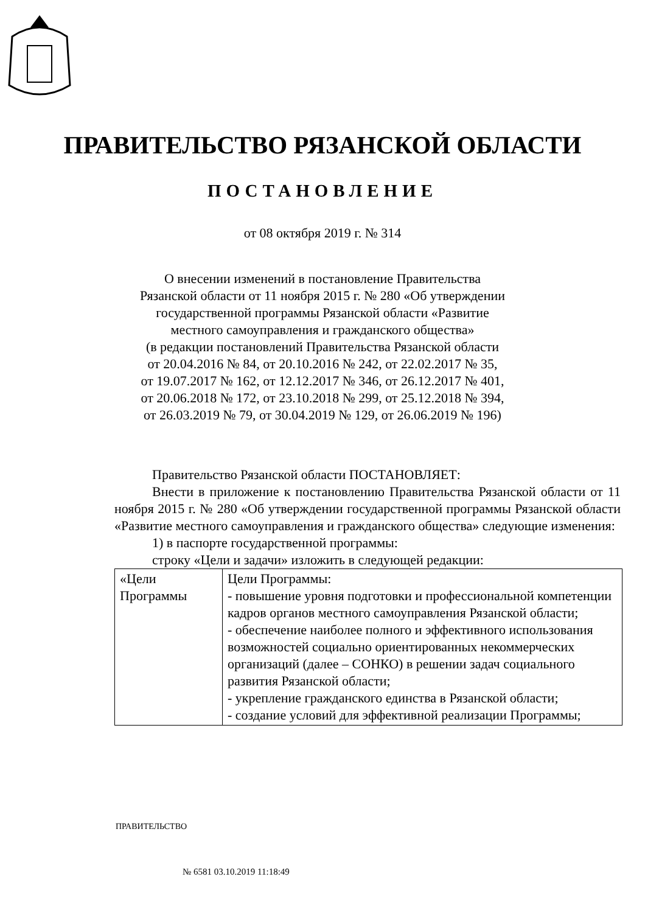ПРАВИТЕЛЬСТВО РЯЗАНСКОЙ ОБЛАСТИ
ПОСТАНОВЛЕНИЕ
от 08 октября 2019 г. № 314
О внесении изменений в постановление Правительства
Рязанской области от 11 ноября 2015 г. № 280 «Об утверждении
государственной программы Рязанской области «Развитие
местного самоуправления и гражданского общества»
(в редакции постановлений Правительства Рязанской области
от 20.04.2016 № 84, от 20.10.2016 № 242, от 22.02.2017 № 35,
от 19.07.2017 № 162, от 12.12.2017 № 346, от 26.12.2017 № 401,
от 20.06.2018 № 172, от 23.10.2018 № 299, от 25.12.2018 № 394,
от 26.03.2019 № 79, от 30.04.2019 № 129, от 26.06.2019 № 196)
Правительство Рязанской области ПОСТАНОВЛЯЕТ:
Внести в приложение к постановлению Правительства Рязанской области от 11 ноября 2015 г. № 280 «Об утверждении государственной программы Рязанской области «Развитие местного самоуправления и гражданского общества» следующие изменения:
1) в паспорте государственной программы:
строку «Цели и задачи» изложить в следующей редакции:
| «Цели Программы | Цели Программы: - повышение уровня подготовки и профессиональной компетенции кадров органов местного самоуправления Рязанской области; - обеспечение наиболее полного и эффективного использования возможностей социально ориентированных некоммерческих организаций (далее – СОНКО) в решении задач социального развития Рязанской области; - укрепление гражданского единства в Рязанской области; - создание условий для эффективной реализации Программы; |
ПРАВИТЕЛЬСТВО
№ 6581 03.10.2019 11:18:49